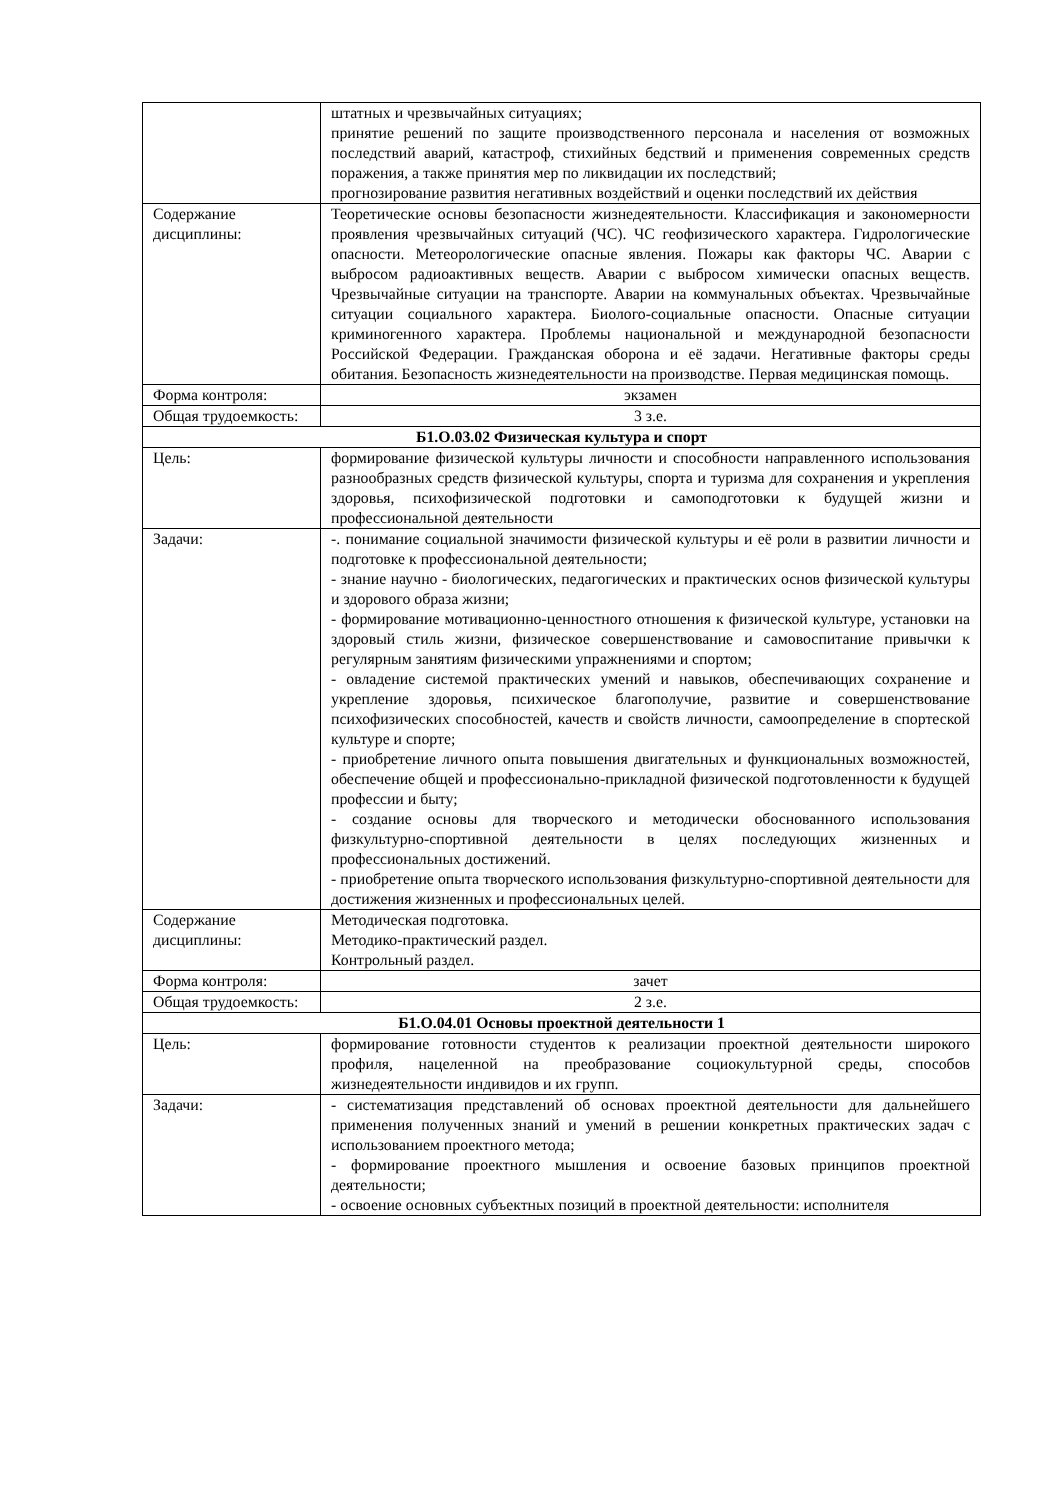| | штатных и чрезвычайных ситуациях; принятие решений по защите производственного персонала и населения от возможных последствий аварий, катастроф, стихийных бедствий и применения современных средств поражения, а также принятия мер по ликвидации их последствий; прогнозирование развития негативных воздействий и оценки последствий их действия |
| Содержание дисциплины: | Теоретические основы безопасности жизнедеятельности. Классификация и закономерности проявления чрезвычайных ситуаций (ЧС). ЧС геофизического характера. Гидрологические опасности. Метеорологические опасные явления. Пожары как факторы ЧС. Аварии с выбросом радиоактивных веществ. Аварии с выбросом химически опасных веществ. Чрезвычайные ситуации на транспорте. Аварии на коммунальных объектах. Чрезвычайные ситуации социального характера. Биолого-социальные опасности. Опасные ситуации криминогенного характера. Проблемы национальной и международной безопасности Российской Федерации. Гражданская оборона и её задачи. Негативные факторы среды обитания. Безопасность жизнедеятельности на производстве. Первая медицинская помощь. |
| Форма контроля: | экзамен |
| Общая трудоемкость: | 3 з.е. |
| Б1.О.03.02 Физическая культура и спорт | |
| Цель: | формирование физической культуры личности и способности направленного использования разнообразных средств физической культуры, спорта и туризма для сохранения и укрепления здоровья, психофизической подготовки и самоподготовки к будущей жизни и профессиональной деятельности |
| Задачи: | -. понимание социальной значимости физической культуры и её роли в развитии личности и подготовке к профессиональной деятельности; - знание научно - биологических, педагогических и практических основ физической культуры и здорового образа жизни; - формирование мотивационно-ценностного отношения к физической культуре, установки на здоровый стиль жизни, физическое совершенствование и самовоспитание привычки к регулярным занятиям физическими упражнениями и спортом; - овладение системой практических умений и навыков, обеспечивающих сохранение и укрепление здоровья, психическое благополучие, развитие и совершенствование психофизических способностей, качеств и свойств личности, самоопределение в спортеской культуре и спорте; - приобретение личного опыта повышения двигательных и функциональных возможностей, обеспечение общей и профессионально-прикладной физической подготовленности к будущей профессии и быту; - создание основы для творческого и методически обоснованного использования физкультурно-спортивной деятельности в целях последующих жизненных и профессиональных достижений. - приобретение опыта творческого использования физкультурно-спортивной деятельности для достижения жизненных и профессиональных целей. |
| Содержание дисциплины: | Методическая подготовка. Методико-практический раздел. Контрольный раздел. |
| Форма контроля: | зачет |
| Общая трудоемкость: | 2 з.е. |
| Б1.О.04.01 Основы проектной деятельности 1 | |
| Цель: | формирование готовности студентов к реализации проектной деятельности широкого профиля, нацеленной на преобразование социокультурной среды, способов жизнедеятельности индивидов и их групп. |
| Задачи: | - систематизация представлений об основах проектной деятельности для дальнейшего применения полученных знаний и умений в решении конкретных практических задач с использованием проектного метода; - формирование проектного мышления и освоение базовых принципов проектной деятельности; - освоение основных субъектных позиций в проектной деятельности: исполнителя |